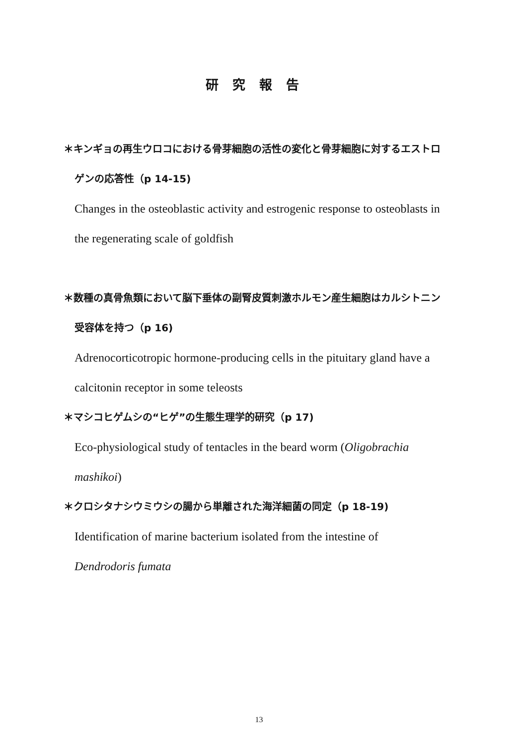研究報告
＊キンギョの再生ウロコにおける骨芽細胞の活性の変化と骨芽細胞に対するエストロ
ゲンの応答性（p 14-15)
Changes in the osteoblastic activity and estrogenic response to osteoblasts in
the regenerating scale of goldfish
＊数種の真骨魚類において脳下垂体の副腎皮質刺激ホルモン産生細胞はカルシトニン
受容体を持つ（p 16)
Adrenocorticotropic hormone-producing cells in the pituitary gland have a
calcitonin receptor in some teleosts
＊マシコヒゲムシの“ヒゲ”の生態生理学的研究（p 17)
Eco-physiological study of tentacles in the beard worm (Oligobrachia
mashikoi)
＊クロシタナシウミウシの腸から単離された海洋細菌の同定（p 18-19)
Identification of marine bacterium isolated from the intestine of
Dendrodoris fumata
13